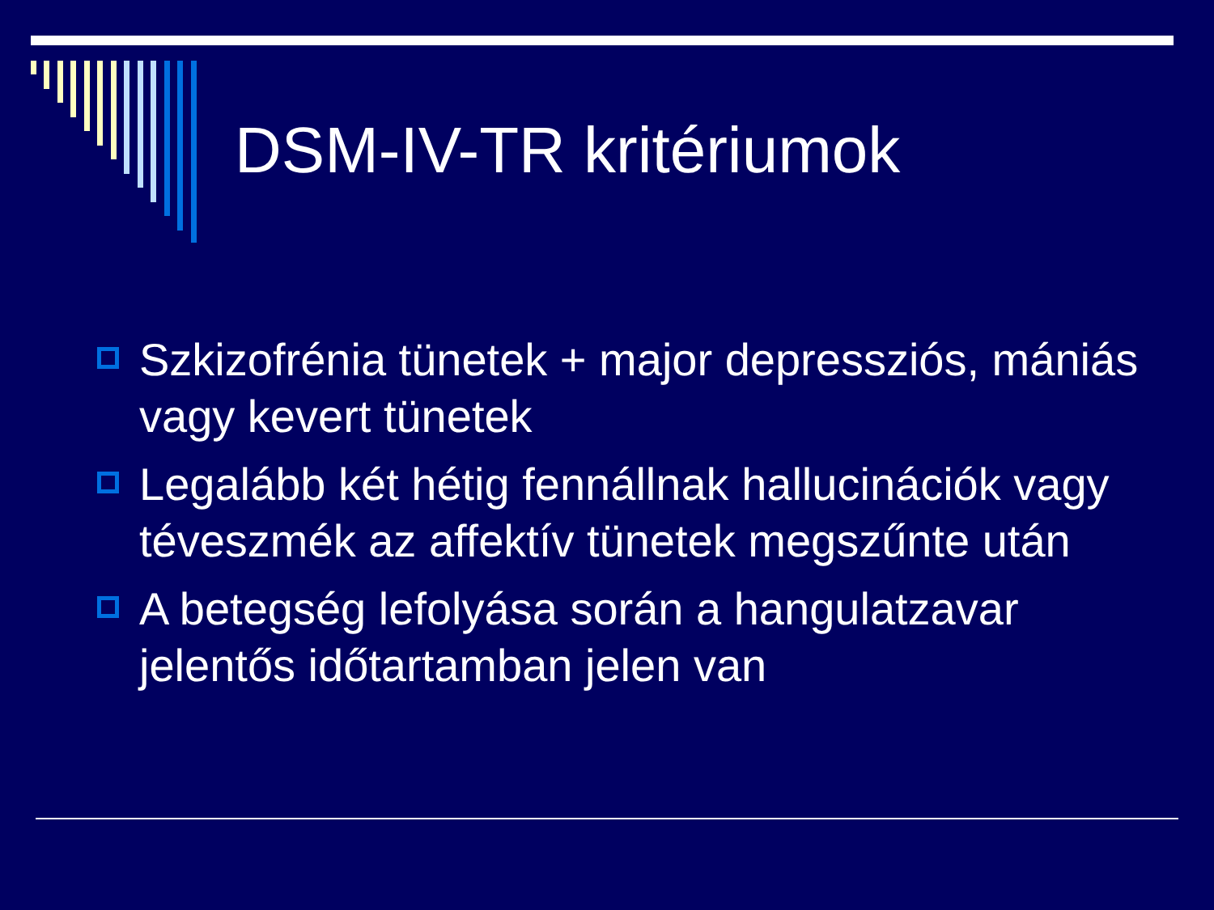DSM-IV-TR kritériumok
Szkizofrénia tünetek + major depressziós, mániás vagy kevert tünetek
Legalább két hétig fennállnak hallucinációk vagy téveszmék az affektív tünetek megszűnte után
A betegség lefolyása során a hangulatzavar jelentős időtartamban jelen van